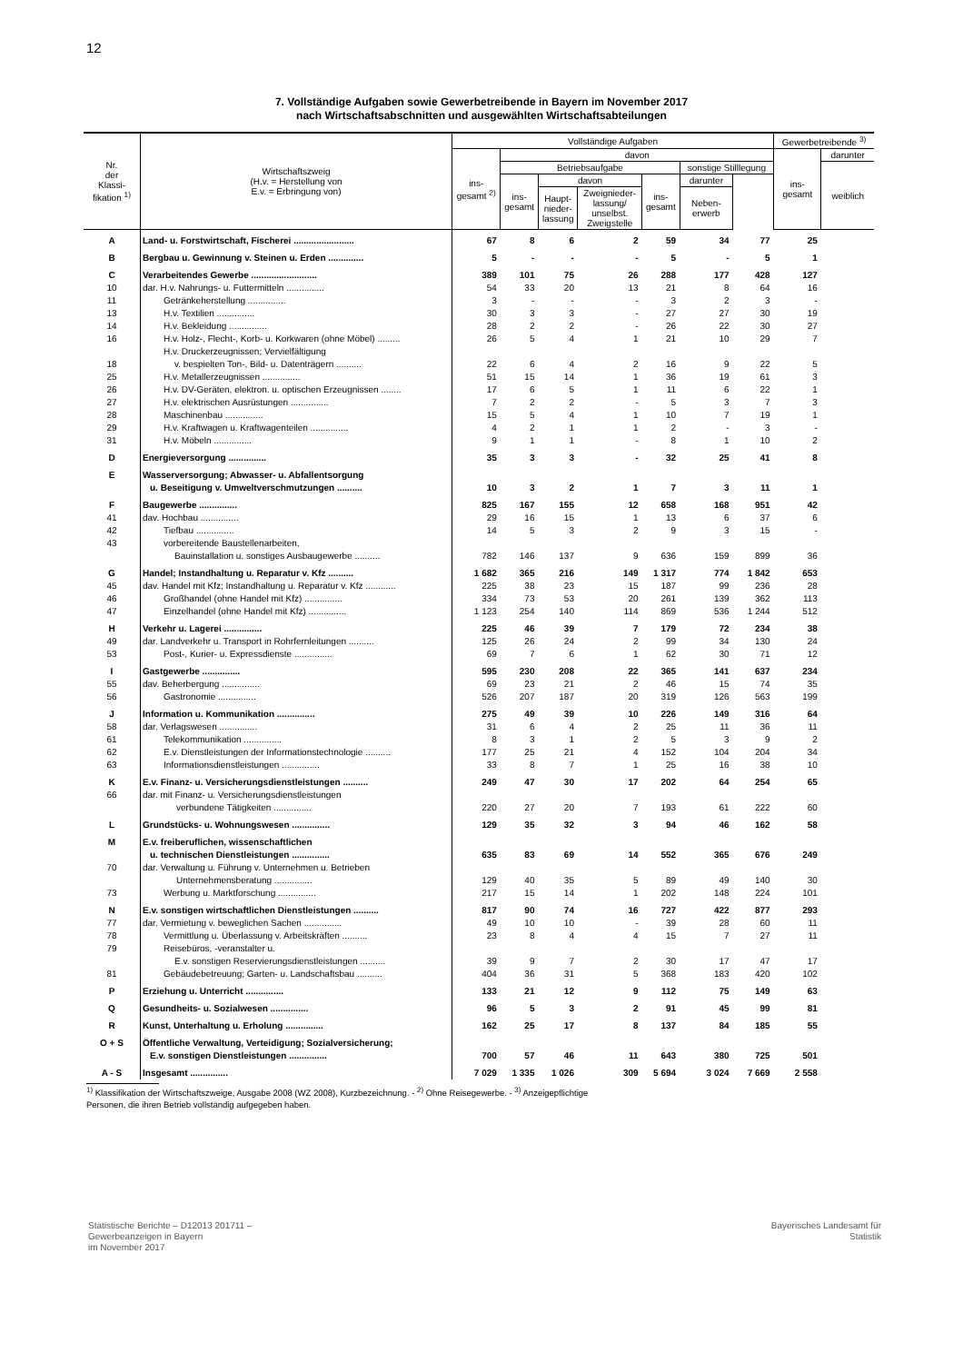12
7. Vollständige Aufgaben sowie Gewerbetreibende in Bayern im November 2017
nach Wirtschaftsabschnitten und ausgewählten Wirtschaftsabteilungen
| Nr. der Klassi- fikation <sup>1)</sup> | Wirtschaftszweig (H.v. = Herstellung von E.v. = Erbringung von) | Vollständige Aufgaben | | | | | | | Gewerbetreibende <sup>3)</sup> | |
| --- | --- | --- | --- | --- | --- | --- | --- | --- | --- | --- |
| | | ins- gesamt <sup>2)</sup> | davon | | | | | | ins- gesamt | darunter |
| | | | Betriebsaufgabe | | | | sonstige Stilllegung | | | weiblich |
| | | | ins- gesamt | davon | | ins- gesamt | darunter | | | |
| | | | | Haupt- nieder- lassung | Zweignieder- lassung/ unselbst. Zweigstelle | | Neben- erwerb | | | |
| A | Land- u. Forstwirtschaft, Fischerei ........................ | 67 | 8 | 6 | 2 | 59 | 34 | 77 | 25 | |
| B | Bergbau u. Gewinnung v. Steinen u. Erden .............. | 5 | - | - | - | 5 | - | 5 | 1 | |
| C | Verarbeitendes Gewerbe .......................... | 389 | 101 | 75 | 26 | 288 | 177 | 428 | 127 | |
| 10 | dar. H.v. Nahrungs- u. Futtermitteln ............... | 54 | 33 | 20 | 13 | 21 | 8 | 64 | 16 | |
| 11 | Getränkeherstellung ............... | 3 | - | - | - | 3 | 2 | 3 | - | |
| 13 | H.v. Textilien ............... | 30 | 3 | 3 | - | 27 | 27 | 30 | 19 | |
| 14 | H.v. Bekleidung ............... | 28 | 2 | 2 | - | 26 | 22 | 30 | 27 | |
| 16 | H.v. Holz-, Flecht-, Korb- u. Korkwaren (ohne Möbel) ......... | 26 | 5 | 4 | 1 | 21 | 10 | 29 | 7 | |
| 18 | H.v. Druckerzeugnissen; Vervielfältigung v. bespielten Ton-, Bild- u. Datenträgern .......... | 22 | 6 | 4 | 2 | 16 | 9 | 22 | 5 | |
| 25 | H.v. Metallerzeugnissen ............... | 51 | 15 | 14 | 1 | 36 | 19 | 61 | 3 | |
| 26 | H.v. DV-Geräten, elektron. u. optischen Erzeugnissen ........ | 17 | 6 | 5 | 1 | 11 | 6 | 22 | 1 | |
| 27 | H.v. elektrischen Ausrüstungen ............... | 7 | 2 | 2 | - | 5 | 3 | 7 | 3 | |
| 28 | Maschinenbau ............... | 15 | 5 | 4 | 1 | 10 | 7 | 19 | 1 | |
| 29 | H.v. Kraftwagen u. Kraftwagenteilen ............... | 4 | 2 | 1 | 1 | 2 | - | 3 | - | |
| 31 | H.v. Möbeln ............... | 9 | 1 | 1 | - | 8 | 1 | 10 | 2 | |
| D | Energieversorgung ............... | 35 | 3 | 3 | - | 32 | 25 | 41 | 8 | |
| E | Wasserversorgung; Abwasser- u. Abfallentsorgung u. Beseitigung v. Umweltverschmutzungen .......... | 10 | 3 | 2 | 1 | 7 | 3 | 11 | 1 | |
| F | Baugewerbe ............... | 825 | 167 | 155 | 12 | 658 | 168 | 951 | 42 | |
| 41 | dav. Hochbau ............... | 29 | 16 | 15 | 1 | 13 | 6 | 37 | 6 | |
| 42 | Tiefbau ............... | 14 | 5 | 3 | 2 | 9 | 3 | 15 | - | |
| 43 | vorbereitende Baustellenarbeiten, Bauinstallation u. sonstiges Ausbaugewerbe .......... | 782 | 146 | 137 | 9 | 636 | 159 | 899 | 36 | |
| G | Handel; Instandhaltung u. Reparatur v. Kfz .......... | 1 682 | 365 | 216 | 149 | 1 317 | 774 | 1 842 | 653 | |
| 45 | dav. Handel mit Kfz; Instandhaltung u. Reparatur v. Kfz ............ | 225 | 38 | 23 | 15 | 187 | 99 | 236 | 28 | |
| 46 | Großhandel (ohne Handel mit Kfz) ............... | 334 | 73 | 53 | 20 | 261 | 139 | 362 | 113 | |
| 47 | Einzelhandel (ohne Handel mit Kfz) ............... | 1 123 | 254 | 140 | 114 | 869 | 536 | 1 244 | 512 | |
| H | Verkehr u. Lagerei ............... | 225 | 46 | 39 | 7 | 179 | 72 | 234 | 38 | |
| 49 | dar. Landverkehr u. Transport in Rohrfernleitungen .......... | 125 | 26 | 24 | 2 | 99 | 34 | 130 | 24 | |
| 53 | Post-, Kurier- u. Expressdienste ............... | 69 | 7 | 6 | 1 | 62 | 30 | 71 | 12 | |
| I | Gastgewerbe ............... | 595 | 230 | 208 | 22 | 365 | 141 | 637 | 234 | |
| 55 | dav. Beherbergung ............... | 69 | 23 | 21 | 2 | 46 | 15 | 74 | 35 | |
| 56 | Gastronomie ............... | 526 | 207 | 187 | 20 | 319 | 126 | 563 | 199 | |
| J | Information u. Kommunikation ............... | 275 | 49 | 39 | 10 | 226 | 149 | 316 | 64 | |
| 58 | dar. Verlagswesen ............... | 31 | 6 | 4 | 2 | 25 | 11 | 36 | 11 | |
| 61 | Telekommunikation ............... | 8 | 3 | 1 | 2 | 5 | 3 | 9 | 2 | |
| 62 | E.v. Dienstleistungen der Informationstechnologie .......... | 177 | 25 | 21 | 4 | 152 | 104 | 204 | 34 | |
| 63 | Informationsdienstleistungen ............... | 33 | 8 | 7 | 1 | 25 | 16 | 38 | 10 | |
| K | E.v. Finanz- u. Versicherungsdienstleistungen .......... | 249 | 47 | 30 | 17 | 202 | 64 | 254 | 65 | |
| 66 | dar. mit Finanz- u. Versicherungsdienstleistungen verbundene Tätigkeiten ............... | 220 | 27 | 20 | 7 | 193 | 61 | 222 | 60 | |
| L | Grundstücks- u. Wohnungswesen ............... | 129 | 35 | 32 | 3 | 94 | 46 | 162 | 58 | |
| M | E.v. freiberuflichen, wissenschaftlichen u. technischen Dienstleistungen ............... | 635 | 83 | 69 | 14 | 552 | 365 | 676 | 249 | |
| 70 | dar. Verwaltung u. Führung v. Unternehmen u. Betrieben Unternehmensberatung ............... | 129 | 40 | 35 | 5 | 89 | 49 | 140 | 30 | |
| 73 | Werbung u. Marktforschung ............... | 217 | 15 | 14 | 1 | 202 | 148 | 224 | 101 | |
| N | E.v. sonstigen wirtschaftlichen Dienstleistungen .......... | 817 | 90 | 74 | 16 | 727 | 422 | 877 | 293 | |
| 77 | dar. Vermietung v. beweglichen Sachen ............... | 49 | 10 | 10 | - | 39 | 28 | 60 | 11 | |
| 78 | Vermittlung u. Überlassung v. Arbeitskräften .......... | 23 | 8 | 4 | 4 | 15 | 7 | 27 | 11 | |
| 79 | Reisebüros, -veranstalter u. E.v. sonstigen Reservierungsdienstleistungen .......... | 39 | 9 | 7 | 2 | 30 | 17 | 47 | 17 | |
| 81 | Gebäudebetreuung; Garten- u. Landschaftsbau .......... | 404 | 36 | 31 | 5 | 368 | 183 | 420 | 102 | |
| P | Erziehung u. Unterricht ............... | 133 | 21 | 12 | 9 | 112 | 75 | 149 | 63 | |
| Q | Gesundheits- u. Sozialwesen ............... | 96 | 5 | 3 | 2 | 91 | 45 | 99 | 81 | |
| R | Kunst, Unterhaltung u. Erholung ............... | 162 | 25 | 17 | 8 | 137 | 84 | 185 | 55 | |
| O + S | Öffentliche Verwaltung, Verteidigung; Sozialversicherung; E.v. sonstigen Dienstleistungen ............... | 700 | 57 | 46 | 11 | 643 | 380 | 725 | 501 | |
| A - S | Insgesamt ............... | 7 029 | 1 335 | 1 026 | 309 | 5 694 | 3 024 | 7 669 | 2 558 | |
<sup>1)</sup> Klassifikation der Wirtschaftszweige, Ausgabe 2008 (WZ 2008), Kurzbezeichnung. - <sup>2)</sup> Ohne Reisegewerbe. - <sup>3)</sup> Anzeigepflichtige
Personen, die ihren Betrieb vollständig aufgegeben haben.
Statistische Berichte – D12013 201711 –
Gewerbeanzeigen in Bayern
im November 2017
Bayerisches Landesamt für
Statistik